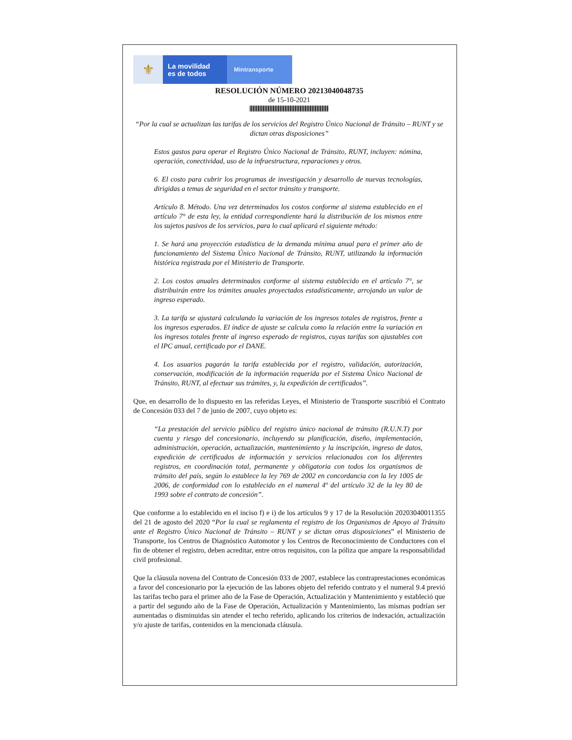⚜
La movilidad
es de todos
Mintransporte
RESOLUCIÓN NÚMERO 20213040048735
de 15-10-2021
“Por la cual se actualizan las tarifas de los servicios del Registro Único Nacional de Tránsito – RUNT y se dictan otras disposiciones”
Estos gastos para operar el Registro Único Nacional de Tránsito, RUNT, incluyen: nómina, operación, conectividad, uso de la infraestructura, reparaciones y otros.
6. El costo para cubrir los programas de investigación y desarrollo de nuevas tecnologías, dirigidas a temas de seguridad en el sector tránsito y transporte.
Artículo 8. Método. Una vez determinados los costos conforme al sistema establecido en el artículo 7° de esta ley, la entidad correspondiente hará la distribución de los mismos entre los sujetos pasivos de los servicios, para lo cual aplicará el siguiente método:
1. Se hará una proyección estadística de la demanda mínima anual para el primer año de funcionamiento del Sistema Único Nacional de Tránsito, RUNT, utilizando la información histórica registrada por el Ministerio de Transporte.
2. Los costos anuales determinados conforme al sistema establecido en el artículo 7°, se distribuirán entre los trámites anuales proyectados estadísticamente, arrojando un valor de ingreso esperado.
3. La tarifa se ajustará calculando la variación de los ingresos totales de registros, frente a los ingresos esperados. El índice de ajuste se calcula como la relación entre la variación en los ingresos totales frente al ingreso esperado de registros, cuyas tarifas son ajustables con el IPC anual, certificado por el DANE.
4. Los usuarios pagarán la tarifa establecida por el registro, validación, autorización, conservación, modificación de la información requerida por el Sistema Único Nacional de Tránsito, RUNT, al efectuar sus trámites, y, la expedición de certificados”.
Que, en desarrollo de lo dispuesto en las referidas Leyes, el Ministerio de Transporte suscribió el Contrato de Concesión 033 del 7 de junio de 2007, cuyo objeto es:
“La prestación del servicio público del registro único nacional de tránsito (R.U.N.T) por cuenta y riesgo del concesionario, incluyendo su planificación, diseño, implementación, administración, operación, actualización, mantenimiento y la inscripción, ingreso de datos, expedición de certificados de información y servicios relacionados con los diferentes registros, en coordinación total, permanente y obligatoria con todos los organismos de tránsito del país, según lo establece la ley 769 de 2002 en concordancia con la ley 1005 de 2006, de conformidad con lo establecido en el numeral 4º del artículo 32 de la ley 80 de 1993 sobre el contrato de concesión”.
Que conforme a lo establecido en el inciso f) e i) de los artículos 9 y 17 de la Resolución 20203040011355 del 21 de agosto del 2020 “Por la cual se reglamenta el registro de los Organismos de Apoyo al Tránsito ante el Registro Único Nacional de Tránsito – RUNT y se dictan otras disposiciones” el Ministerio de Transporte, los Centros de Diagnóstico Automotor y los Centros de Reconocimiento de Conductores con el fin de obtener el registro, deben acreditar, entre otros requisitos, con la póliza que ampare la responsabilidad civil profesional.
Que la cláusula novena del Contrato de Concesión 033 de 2007, establece las contraprestaciones económicas a favor del concesionario por la ejecución de las labores objeto del referido contrato y el numeral 9.4 previó las tarifas techo para el primer año de la Fase de Operación, Actualización y Mantenimiento y estableció que a partir del segundo año de la Fase de Operación, Actualización y Mantenimiento, las mismas podrían ser aumentadas o disminuidas sin atender el techo referido, aplicando los criterios de indexación, actualización y/o ajuste de tarifas, contenidos en la mencionada cláusula.